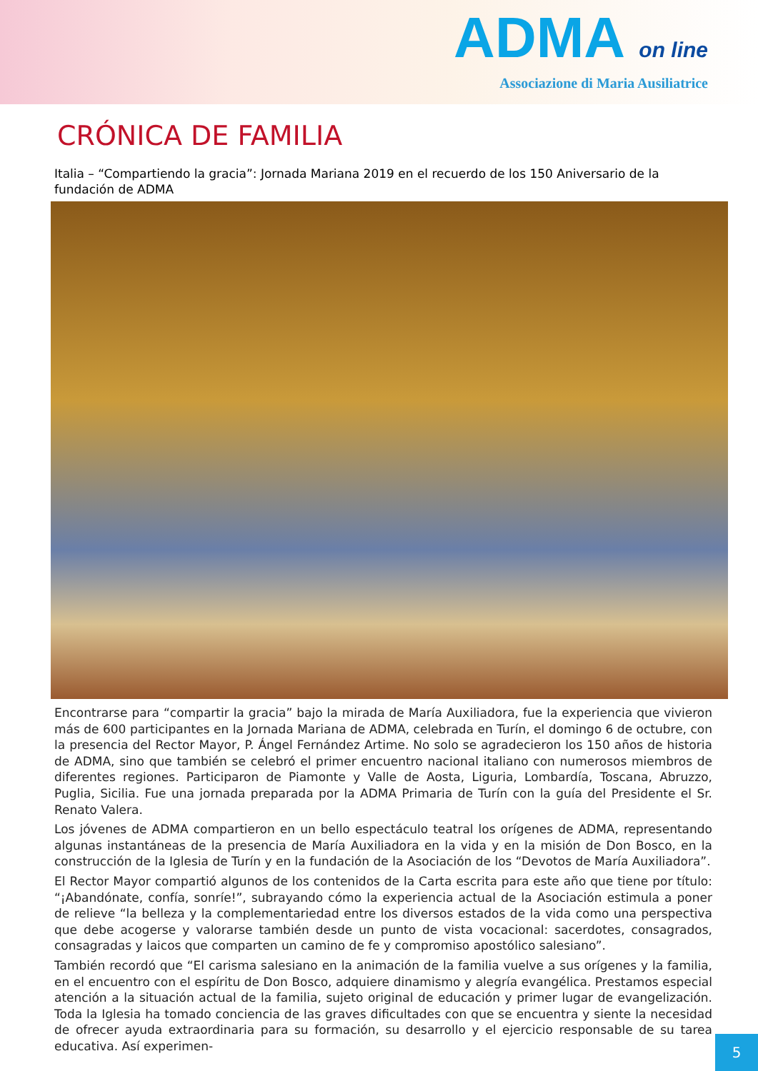ADMA on line
Associazione di Maria Ausiliatrice
CRÓNICA DE FAMILIA
Italia – “Compartiendo la gracia”: Jornada Mariana 2019 en el recuerdo de los 150 Aniversario de la fundación de ADMA
Encontrarse para “compartir la gracia” bajo la mirada de María Auxiliadora, fue la experiencia que vivieron más de 600 participantes en la Jornada Mariana de ADMA, celebrada en Turín, el domingo 6 de octubre, con la presencia del Rector Mayor, P. Ángel Fernández Artime. No solo se agradecieron los 150 años de historia de ADMA, sino que también se celebró el primer encuentro nacional italiano con numerosos miembros de diferentes regiones. Participaron de Piamonte y Valle de Aosta, Liguria, Lombardía, Toscana, Abruzzo, Puglia, Sicilia. Fue una jornada preparada por la ADMA Primaria de Turín con la guía del Presidente el Sr. Renato Valera.
Los jóvenes de ADMA compartieron en un bello espectáculo teatral los orígenes de ADMA, representando algunas instantáneas de la presencia de María Auxiliadora en la vida y en la misión de Don Bosco, en la construcción de la Iglesia de Turín y en la fundación de la Asociación de los “Devotos de María Auxiliadora”.
El Rector Mayor compartió algunos de los contenidos de la Carta escrita para este año que tiene por título: “¡Abandónate, confía, sonríe!”, subrayando cómo la experiencia actual de la Asociación estimula a poner de relieve “la belleza y la complementariedad entre los diversos estados de la vida como una perspectiva que debe acogerse y valorarse también desde un punto de vista vocacional: sacerdotes, consagrados, consagradas y laicos que comparten un camino de fe y compromiso apostólico salesiano”.
También recordó que “El carisma salesiano en la animación de la familia vuelve a sus orígenes y la familia, en el encuentro con el espíritu de Don Bosco, adquiere dinamismo y alegría evangélica. Prestamos especial atención a la situación actual de la familia, sujeto original de educación y primer lugar de evangelización. Toda la Iglesia ha tomado conciencia de las graves dificultades con que se encuentra y siente la necesidad de ofrecer ayuda extraordinaria para su formación, su desarrollo y el ejercicio responsable de su tarea educativa. Así experimen-
5